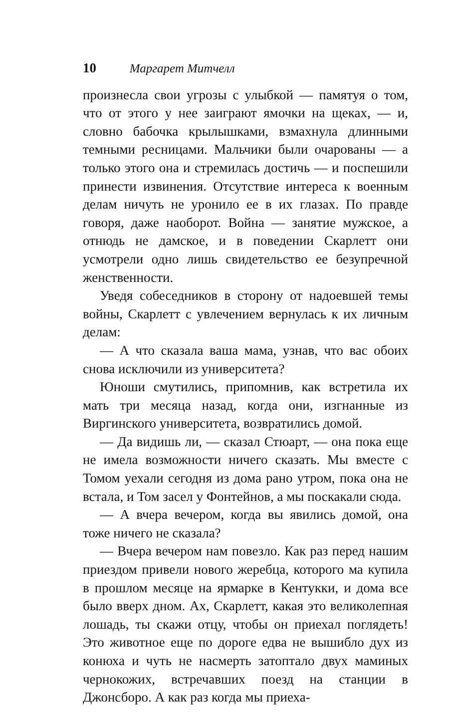10 Маргарет Митчелл
произнесла свои угрозы с улыбкой — памятуя о том, что от этого у нее заиграют ямочки на щеках, — и, словно бабочка крылышками, взмахнула длинными темными ресницами. Мальчики были очарованы — а только этого она и стремилась достичь — и поспешили принести извинения. Отсутствие интереса к военным делам ничуть не уронило ее в их глазах. По правде говоря, даже наоборот. Война — занятие мужское, а отнюдь не дамское, и в поведении Скарлетт они усмотрели одно лишь свидетельство ее безупречной женственности.
Уведя собеседников в сторону от надоевшей темы войны, Скарлетт с увлечением вернулась к их личным делам:
— А что сказала ваша мама, узнав, что вас обоих снова исключили из университета?
Юноши смутились, припомнив, как встретила их мать три месяца назад, когда они, изгнанные из Виргинского университета, возвратились домой.
— Да видишь ли, — сказал Стюарт, — она пока еще не имела возможности ничего сказать. Мы вместе с Томом уехали сегодня из дома рано утром, пока она не встала, и Том засел у Фонтейнов, а мы поскакали сюда.
— А вчера вечером, когда вы явились домой, она тоже ничего не сказала?
— Вчера вечером нам повезло. Как раз перед нашим приездом привели нового жеребца, которого ма купила в прошлом месяце на ярмарке в Кентукки, и дома все было вверх дном. Ах, Скарлетт, какая это великолепная лошадь, ты скажи отцу, чтобы он приехал поглядеть! Это животное еще по дороге едва не вышибло дух из конюха и чуть не насмерть затоптало двух маминых чернокожих, встречавших поезд на станции в Джонсборо. А как раз когда мы приеха-